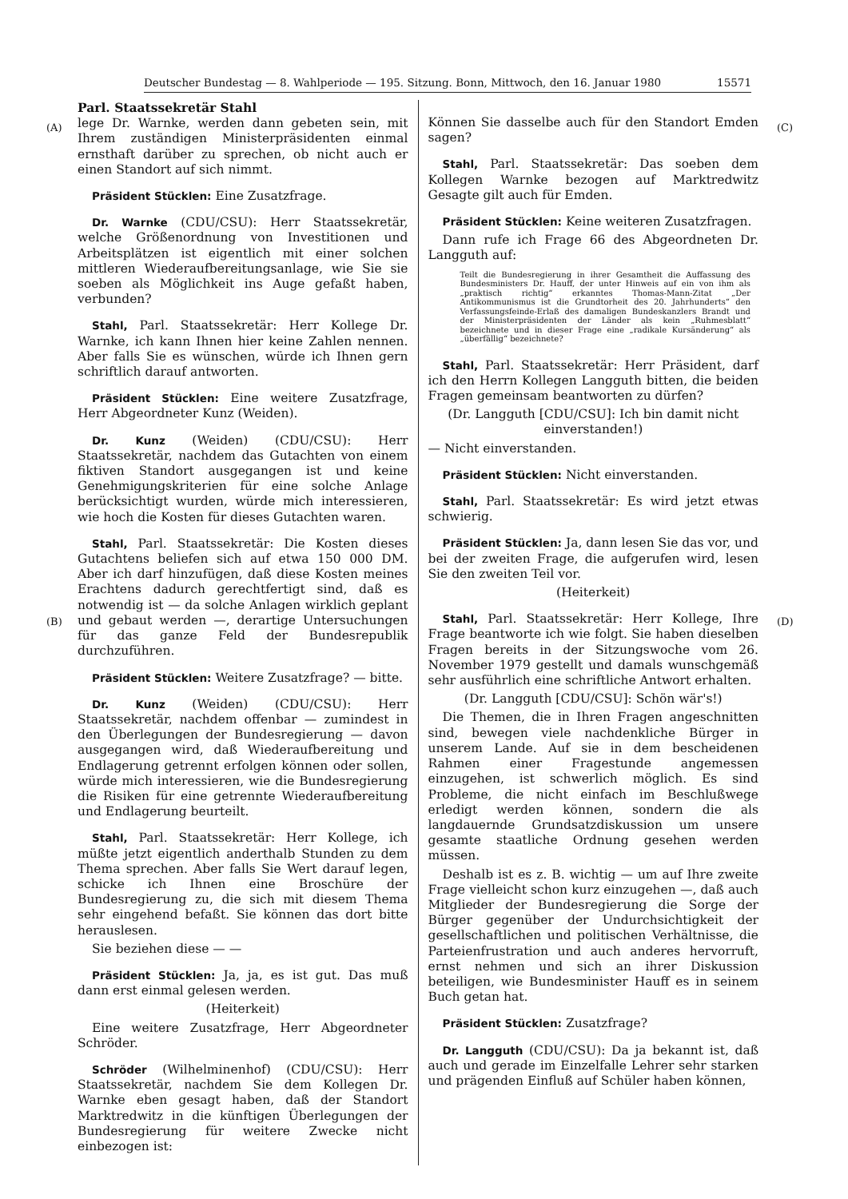Deutscher Bundestag — 8. Wahlperiode — 195. Sitzung. Bonn, Mittwoch, den 16. Januar 1980 15571
(A) (C)
(B) (D)
Parl. Staatssekretär Stahl
lege Dr. Warnke, werden dann gebeten sein, mit Ihrem zuständigen Ministerpräsidenten einmal ernsthaft darüber zu sprechen, ob nicht auch er einen Standort auf sich nimmt.
Präsident Stücklen: Eine Zusatzfrage.
Dr. Warnke (CDU/CSU): Herr Staatssekretär, welche Größenordnung von Investitionen und Arbeitsplätzen ist eigentlich mit einer solchen mittleren Wiederaufbereitungsanlage, wie Sie sie soeben als Möglichkeit ins Auge gefaßt haben, verbunden?
Stahl, Parl. Staatssekretär: Herr Kollege Dr. Warnke, ich kann Ihnen hier keine Zahlen nennen. Aber falls Sie es wünschen, würde ich Ihnen gern schriftlich darauf antworten.
Präsident Stücklen: Eine weitere Zusatzfrage, Herr Abgeordneter Kunz (Weiden).
Dr. Kunz (Weiden) (CDU/CSU): Herr Staatssekretär, nachdem das Gutachten von einem fiktiven Standort ausgegangen ist und keine Genehmigungskriterien für eine solche Anlage berücksichtigt wurden, würde mich interessieren, wie hoch die Kosten für dieses Gutachten waren.
Stahl, Parl. Staatssekretär: Die Kosten dieses Gutachtens beliefen sich auf etwa 150 000 DM. Aber ich darf hinzufügen, daß diese Kosten meines Erachtens dadurch gerechtfertigt sind, daß es notwendig ist — da solche Anlagen wirklich geplant und gebaut werden —, derartige Untersuchungen für das ganze Feld der Bundesrepublik durchzuführen.
Präsident Stücklen: Weitere Zusatzfrage? — bitte.
Dr. Kunz (Weiden) (CDU/CSU): Herr Staatssekretär, nachdem offenbar — zumindest in den Überlegungen der Bundesregierung — davon ausgegangen wird, daß Wiederaufbereitung und Endlagerung getrennt erfolgen können oder sollen, würde mich interessieren, wie die Bundesregierung die Risiken für eine getrennte Wiederaufbereitung und Endlagerung beurteilt.
Stahl, Parl. Staatssekretär: Herr Kollege, ich müßte jetzt eigentlich anderthalb Stunden zu dem Thema sprechen. Aber falls Sie Wert darauf legen, schicke ich Ihnen eine Broschüre der Bundesregierung zu, die sich mit diesem Thema sehr eingehend befaßt. Sie können das dort bitte herauslesen.
Sie beziehen diese — —
Präsident Stücklen: Ja, ja, es ist gut. Das muß dann erst einmal gelesen werden.
(Heiterkeit)
Eine weitere Zusatzfrage, Herr Abgeordneter Schröder.
Schröder (Wilhelminenhof) (CDU/CSU): Herr Staatssekretär, nachdem Sie dem Kollegen Dr. Warnke eben gesagt haben, daß der Standort Marktredwitz in die künftigen Überlegungen der Bundesregierung für weitere Zwecke nicht einbezogen ist:
Können Sie dasselbe auch für den Standort Emden sagen?
Stahl, Parl. Staatssekretär: Das soeben dem Kollegen Warnke bezogen auf Marktredwitz Gesagte gilt auch für Emden.
Präsident Stücklen: Keine weiteren Zusatzfragen.
Dann rufe ich Frage 66 des Abgeordneten Dr. Langguth auf:
Teilt die Bundesregierung in ihrer Gesamtheit die Auffassung des Bundesministers Dr. Hauff, der unter Hinweis auf ein von ihm als „praktisch richtig“ erkanntes Thomas-Mann-Zitat „Der Antikommunismus ist die Grundtorheit des 20. Jahrhunderts“ den Verfassungsfeinde-Erlaß des damaligen Bundeskanzlers Brandt und der Ministerpräsidenten der Länder als kein „Ruhmesblatt“ bezeichnete und in dieser Frage eine „radikale Kursänderung“ als „überfällig“ bezeichnete?
Stahl, Parl. Staatssekretär: Herr Präsident, darf ich den Herrn Kollegen Langguth bitten, die beiden Fragen gemeinsam beantworten zu dürfen?
(Dr. Langguth [CDU/CSU]: Ich bin damit nicht einverstanden!)
— Nicht einverstanden.
Präsident Stücklen: Nicht einverstanden.
Stahl, Parl. Staatssekretär: Es wird jetzt etwas schwierig.
Präsident Stücklen: Ja, dann lesen Sie das vor, und bei der zweiten Frage, die aufgerufen wird, lesen Sie den zweiten Teil vor.
(Heiterkeit)
Stahl, Parl. Staatssekretär: Herr Kollege, Ihre Frage beantworte ich wie folgt. Sie haben dieselben Fragen bereits in der Sitzungswoche vom 26. November 1979 gestellt und damals wunschgemäß sehr ausführlich eine schriftliche Antwort erhalten.
(Dr. Langguth [CDU/CSU]: Schön wär's!)
Die Themen, die in Ihren Fragen angeschnitten sind, bewegen viele nachdenkliche Bürger in unserem Lande. Auf sie in dem bescheidenen Rahmen einer Fragestunde angemessen einzugehen, ist schwerlich möglich. Es sind Probleme, die nicht einfach im Beschlußwege erledigt werden können, sondern die als langdauernde Grundsatzdiskussion um unsere gesamte staatliche Ordnung gesehen werden müssen.
Deshalb ist es z. B. wichtig — um auf Ihre zweite Frage vielleicht schon kurz einzugehen —, daß auch Mitglieder der Bundesregierung die Sorge der Bürger gegenüber der Undurchsichtigkeit der gesellschaftlichen und politischen Verhältnisse, die Parteienfrustration und auch anderes hervorruft, ernst nehmen und sich an ihrer Diskussion beteiligen, wie Bundesminister Hauff es in seinem Buch getan hat.
Präsident Stücklen: Zusatzfrage?
Dr. Langguth (CDU/CSU): Da ja bekannt ist, daß auch und gerade im Einzelfalle Lehrer sehr starken und prägenden Einfluß auf Schüler haben können,